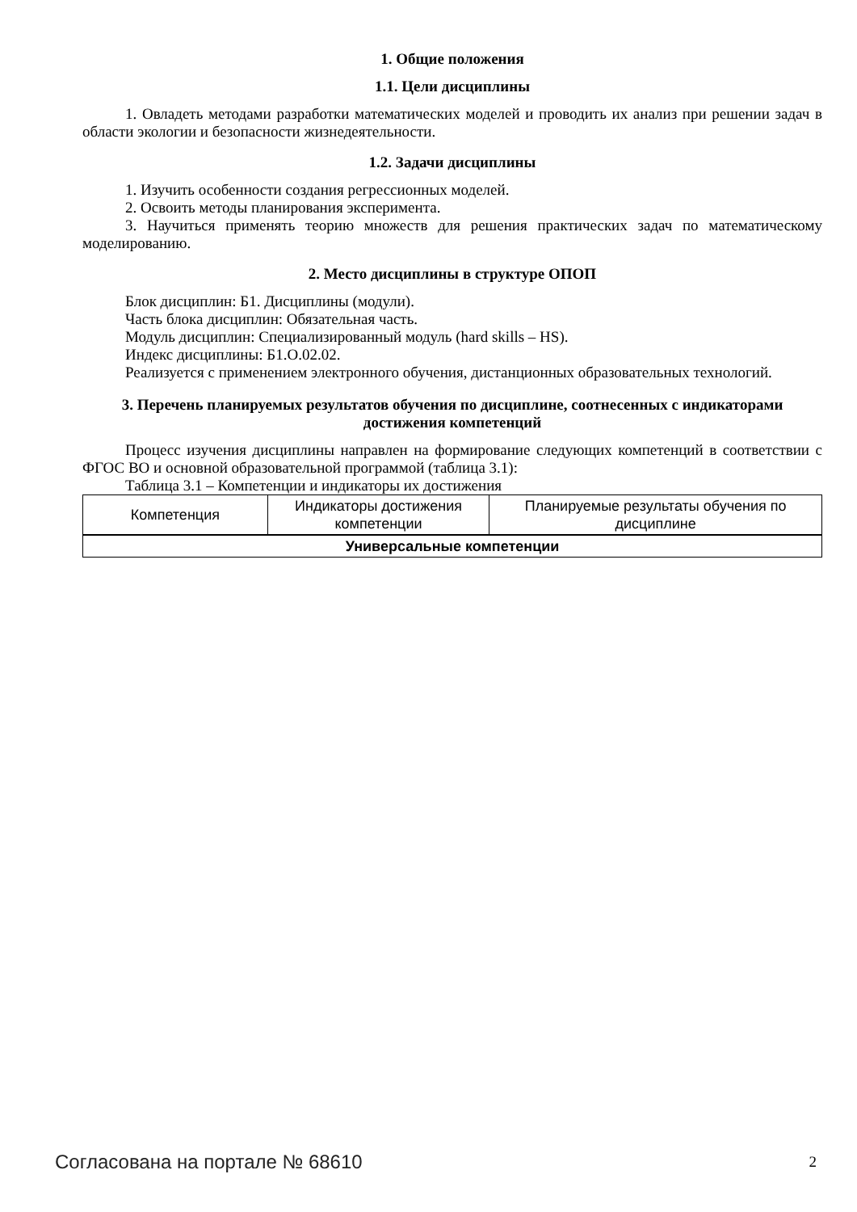1. Общие положения
1.1. Цели дисциплины
1. Овладеть методами разработки математических моделей и проводить их анализ при решении задач в области экологии и безопасности жизнедеятельности.
1.2. Задачи дисциплины
1. Изучить особенности создания регрессионных моделей.
2. Освоить методы планирования эксперимента.
3. Научиться применять теорию множеств для решения практических задач по математическому моделированию.
2. Место дисциплины в структуре ОПОП
Блок дисциплин: Б1. Дисциплины (модули).
Часть блока дисциплин: Обязательная часть.
Модуль дисциплин: Специализированный модуль (hard skills – HS).
Индекс дисциплины: Б1.О.02.02.
Реализуется с применением электронного обучения, дистанционных образовательных технологий.
3. Перечень планируемых результатов обучения по дисциплине, соотнесенных с индикаторами достижения компетенций
Процесс изучения дисциплины направлен на формирование следующих компетенций в соответствии с ФГОС ВО и основной образовательной программой (таблица 3.1):
Таблица 3.1 – Компетенции и индикаторы их достижения
| Компетенция | Индикаторы достижения компетенции | Планируемые результаты обучения по дисциплине |
| --- | --- | --- |
| Универсальные компетенции | | |
Согласована на портале № 68610 2